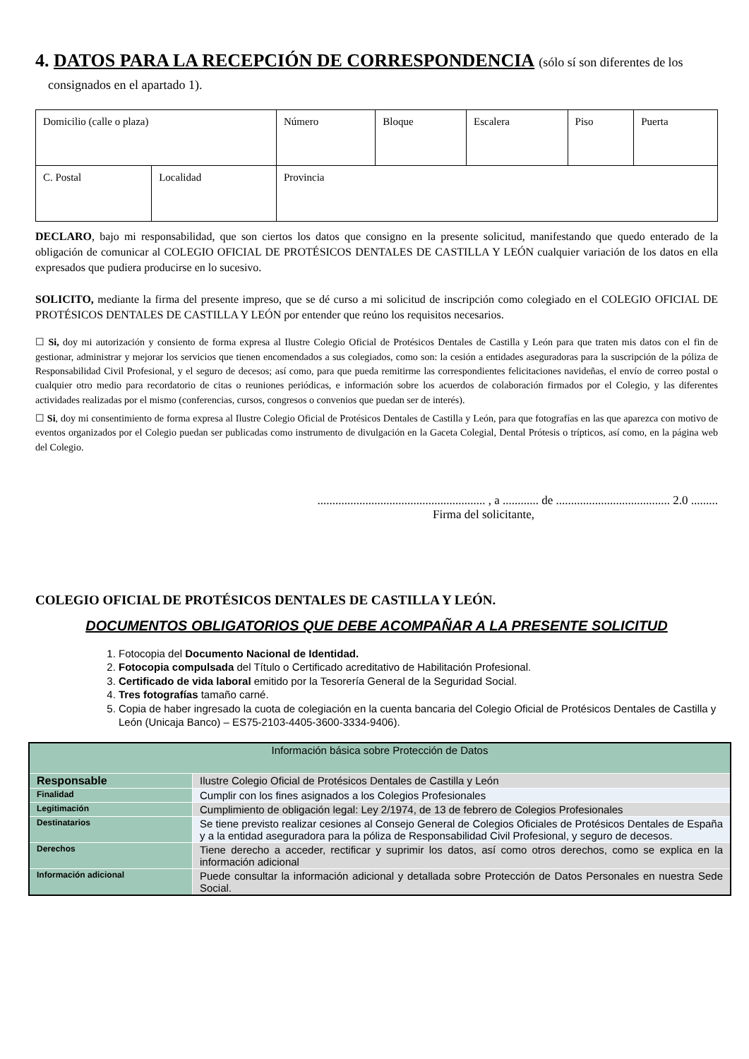4. DATOS PARA LA RECEPCIÓN DE CORRESPONDENCIA (sólo sí son diferentes de los
consignados en el apartado 1).
| Domicilio (calle o plaza) | | Número | Bloque | Escalera | Piso | Puerta |
| C. Postal | Localidad | Provincia | | | | |
DECLARO, bajo mi responsabilidad, que son ciertos los datos que consigno en la presente solicitud, manifestando que quedo enterado de la obligación de comunicar al COLEGIO OFICIAL DE PROTÉSICOS DENTALES DE CASTILLA Y LEÓN cualquier variación de los datos en ella expresados que pudiera producirse en lo sucesivo.
SOLICITO, mediante la firma del presente impreso, que se dé curso a mi solicitud de inscripción como colegiado en el COLEGIO OFICIAL DE PROTÉSICOS DENTALES DE CASTILLA Y LEÓN por entender que reúno los requisitos necesarios.
☐ Si, doy mi autorización y consiento de forma expresa al Ilustre Colegio Oficial de Protésicos Dentales de Castilla y León para que traten mis datos con el fin de gestionar, administrar y mejorar los servicios que tienen encomendados a sus colegiados, como son: la cesión a entidades aseguradoras para la suscripción de la póliza de Responsabilidad Civil Profesional, y el seguro de decesos; así como, para que pueda remitirme las correspondientes felicitaciones navideñas, el envío de correo postal o cualquier otro medio para recordatorio de citas o reuniones periódicas, e información sobre los acuerdos de colaboración firmados por el Colegio, y las diferentes actividades realizadas por el mismo (conferencias, cursos, congresos o convenios que puedan ser de interés).
☐ Si, doy mi consentimiento de forma expresa al Ilustre Colegio Oficial de Protésicos Dentales de Castilla y León, para que fotografías en las que aparezca con motivo de eventos organizados por el Colegio puedan ser publicadas como instrumento de divulgación en la Gaceta Colegial, Dental Prótesis o trípticos, así como, en la página web del Colegio.
........................................................ , a ............ de ...................................... 2.0 .........
Firma del solicitante,
COLEGIO OFICIAL DE PROTÉSICOS DENTALES DE CASTILLA Y LEÓN.
DOCUMENTOS OBLIGATORIOS QUE DEBE ACOMPAÑAR A LA PRESENTE SOLICITUD
1. Fotocopia del Documento Nacional de Identidad.
2. Fotocopia compulsada del Título o Certificado acreditativo de Habilitación Profesional.
3. Certificado de vida laboral emitido por la Tesorería General de la Seguridad Social.
4. Tres fotografías tamaño carné.
5. Copia de haber ingresado la cuota de colegiación en la cuenta bancaria del Colegio Oficial de Protésicos Dentales de Castilla y León (Unicaja Banco) – ES75-2103-4405-3600-3334-9406).
| Información básica sobre Protección de Datos | |
| Responsable | Ilustre Colegio Oficial de Protésicos Dentales de Castilla y León |
| Finalidad | Cumplir con los fines asignados a los Colegios Profesionales |
| Legitimación | Cumplimiento de obligación legal: Ley 2/1974, de 13 de febrero de Colegios Profesionales |
| Destinatarios | Se tiene previsto realizar cesiones al Consejo General de Colegios Oficiales de Protésicos Dentales de España y a la entidad aseguradora para la póliza de Responsabilidad Civil Profesional, y seguro de decesos. |
| Derechos | Tiene derecho a acceder, rectificar y suprimir los datos, así como otros derechos, como se explica en la información adicional |
| Información adicional | Puede consultar la información adicional y detallada sobre Protección de Datos Personales en nuestra Sede Social. |